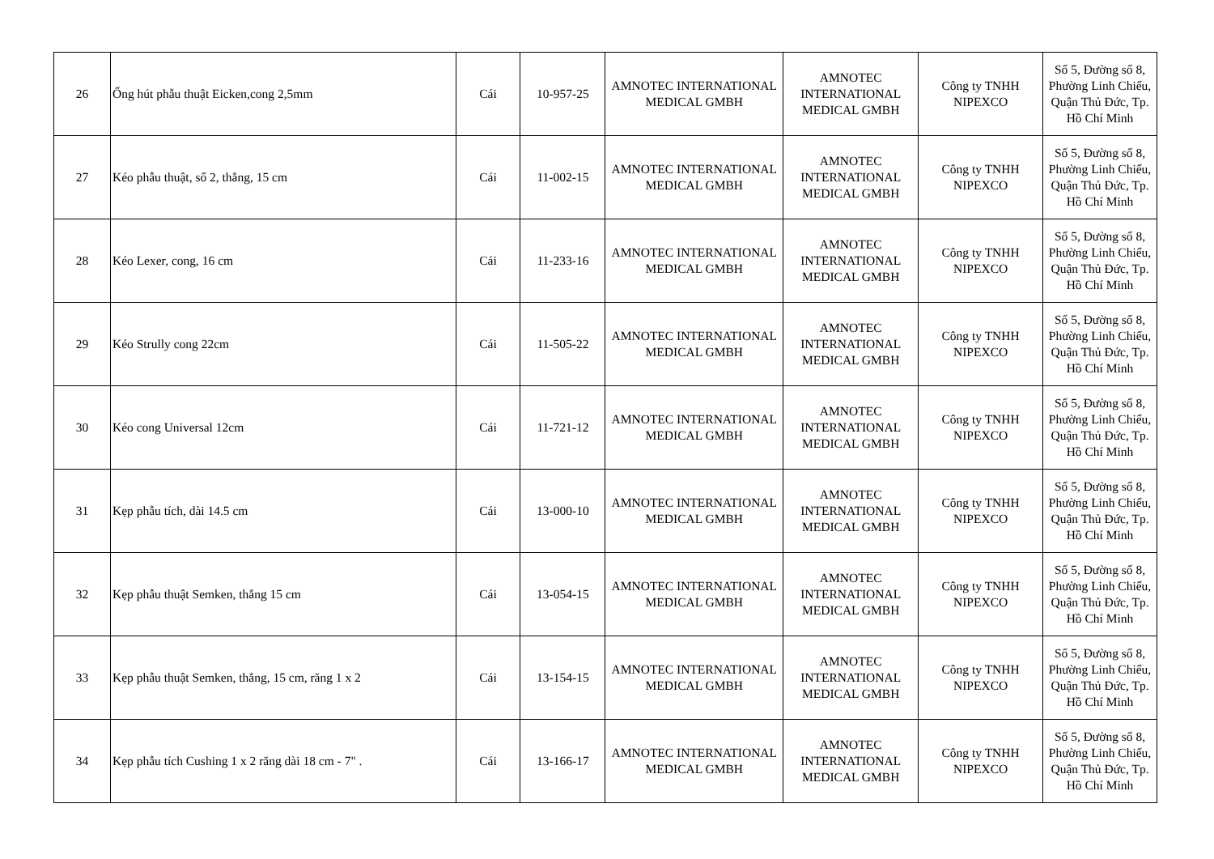| 26 | Ống hút phẫu thuật Eicken,cong 2,5mm | Cái | 10-957-25 | AMNOTEC INTERNATIONAL MEDICAL GMBH | AMNOTEC INTERNATIONAL MEDICAL GMBH | Công ty TNHH NIPEXCO | Số 5, Đường số 8, Phường Linh Chiểu, Quận Thủ Đức, Tp. Hồ Chí Minh |
| 27 | Kéo phẫu thuật, số 2, thẳng, 15 cm | Cái | 11-002-15 | AMNOTEC INTERNATIONAL MEDICAL GMBH | AMNOTEC INTERNATIONAL MEDICAL GMBH | Công ty TNHH NIPEXCO | Số 5, Đường số 8, Phường Linh Chiểu, Quận Thủ Đức, Tp. Hồ Chí Minh |
| 28 | Kéo Lexer, cong, 16 cm | Cái | 11-233-16 | AMNOTEC INTERNATIONAL MEDICAL GMBH | AMNOTEC INTERNATIONAL MEDICAL GMBH | Công ty TNHH NIPEXCO | Số 5, Đường số 8, Phường Linh Chiểu, Quận Thủ Đức, Tp. Hồ Chí Minh |
| 29 | Kéo Strully cong 22cm | Cái | 11-505-22 | AMNOTEC INTERNATIONAL MEDICAL GMBH | AMNOTEC INTERNATIONAL MEDICAL GMBH | Công ty TNHH NIPEXCO | Số 5, Đường số 8, Phường Linh Chiểu, Quận Thủ Đức, Tp. Hồ Chí Minh |
| 30 | Kéo cong Universal 12cm | Cái | 11-721-12 | AMNOTEC INTERNATIONAL MEDICAL GMBH | AMNOTEC INTERNATIONAL MEDICAL GMBH | Công ty TNHH NIPEXCO | Số 5, Đường số 8, Phường Linh Chiểu, Quận Thủ Đức, Tp. Hồ Chí Minh |
| 31 | Kẹp phẫu tích, dài 14.5 cm | Cái | 13-000-10 | AMNOTEC INTERNATIONAL MEDICAL GMBH | AMNOTEC INTERNATIONAL MEDICAL GMBH | Công ty TNHH NIPEXCO | Số 5, Đường số 8, Phường Linh Chiểu, Quận Thủ Đức, Tp. Hồ Chí Minh |
| 32 | Kẹp phẫu thuật Semken, thẳng 15 cm | Cái | 13-054-15 | AMNOTEC INTERNATIONAL MEDICAL GMBH | AMNOTEC INTERNATIONAL MEDICAL GMBH | Công ty TNHH NIPEXCO | Số 5, Đường số 8, Phường Linh Chiểu, Quận Thủ Đức, Tp. Hồ Chí Minh |
| 33 | Kẹp phẫu thuật Semken, thẳng, 15 cm, răng 1 x 2 | Cái | 13-154-15 | AMNOTEC INTERNATIONAL MEDICAL GMBH | AMNOTEC INTERNATIONAL MEDICAL GMBH | Công ty TNHH NIPEXCO | Số 5, Đường số 8, Phường Linh Chiểu, Quận Thủ Đức, Tp. Hồ Chí Minh |
| 34 | Kẹp phẫu tích Cushing 1 x 2 răng dài 18 cm - 7" . | Cái | 13-166-17 | AMNOTEC INTERNATIONAL MEDICAL GMBH | AMNOTEC INTERNATIONAL MEDICAL GMBH | Công ty TNHH NIPEXCO | Số 5, Đường số 8, Phường Linh Chiểu, Quận Thủ Đức, Tp. Hồ Chí Minh |